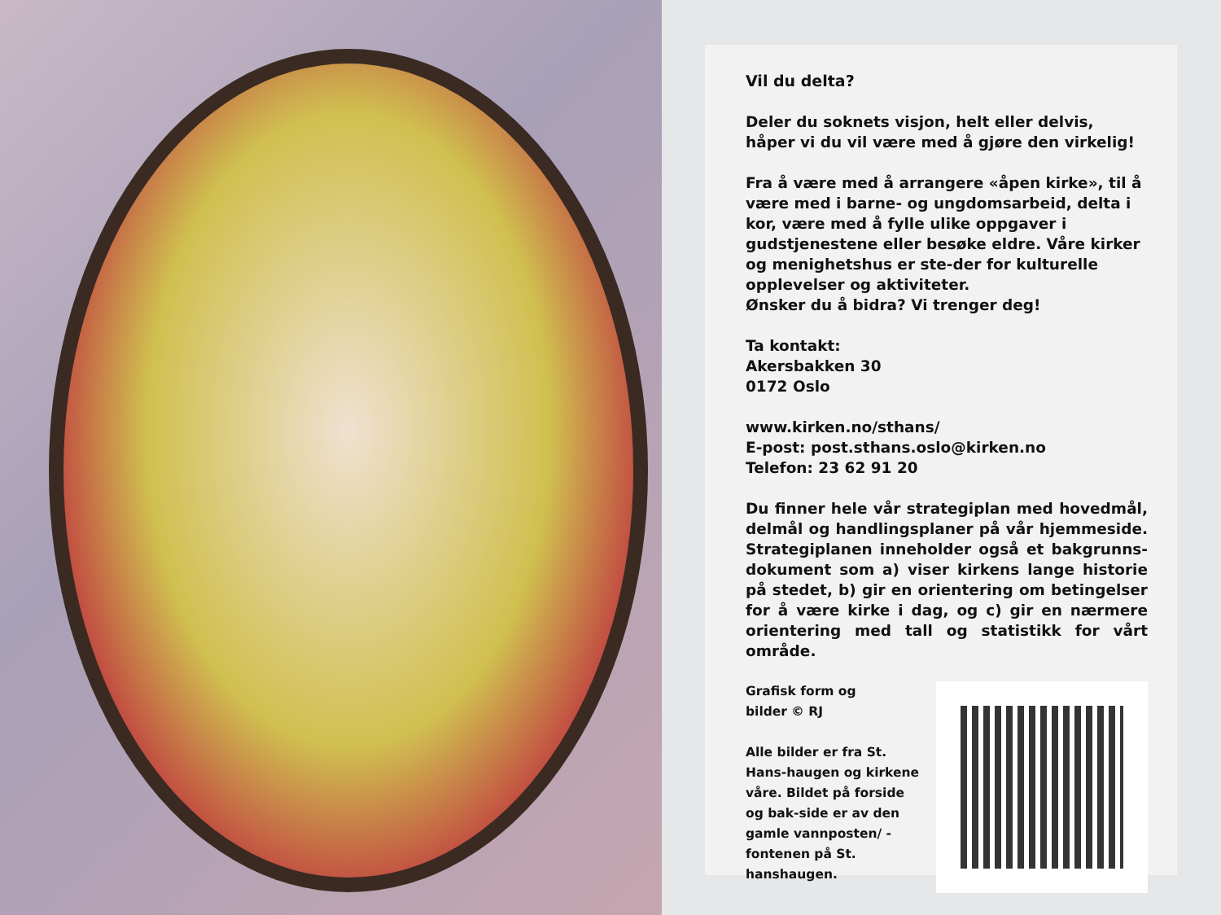Vil du delta?
Deler du soknets visjon, helt eller delvis, håper vi du vil være med å gjøre den virkelig!
Fra å være med å arrangere «åpen kirke», til å være med i barne- og ungdomsarbeid, delta i kor, være med å fylle ulike oppgaver i gudstjenestene eller besøke eldre. Våre kirker og menighetshus er ste-der for kulturelle opplevelser og aktiviteter.
Ønsker du å bidra? Vi trenger deg!
Ta kontakt:
Akersbakken 30
0172 Oslo
www.kirken.no/sthans/
E-post: post.sthans.oslo@kirken.no
Telefon: 23 62 91 20
Du finner hele vår strategiplan med hovedmål, delmål og handlingsplaner på vår hjemmeside. Strategiplanen inneholder også et bakgrunns-dokument som a) viser kirkens lange historie på stedet, b) gir en orientering om betingelser for å være kirke i dag, og c) gir en nærmere orientering med tall og statistikk for vårt område.
Grafisk form og
bilder © RJ
Alle bilder er fra St. Hans-haugen og kirkene våre. Bildet på forside og bak-side er av den gamle vannposten/ -fontenen på St. hanshaugen.